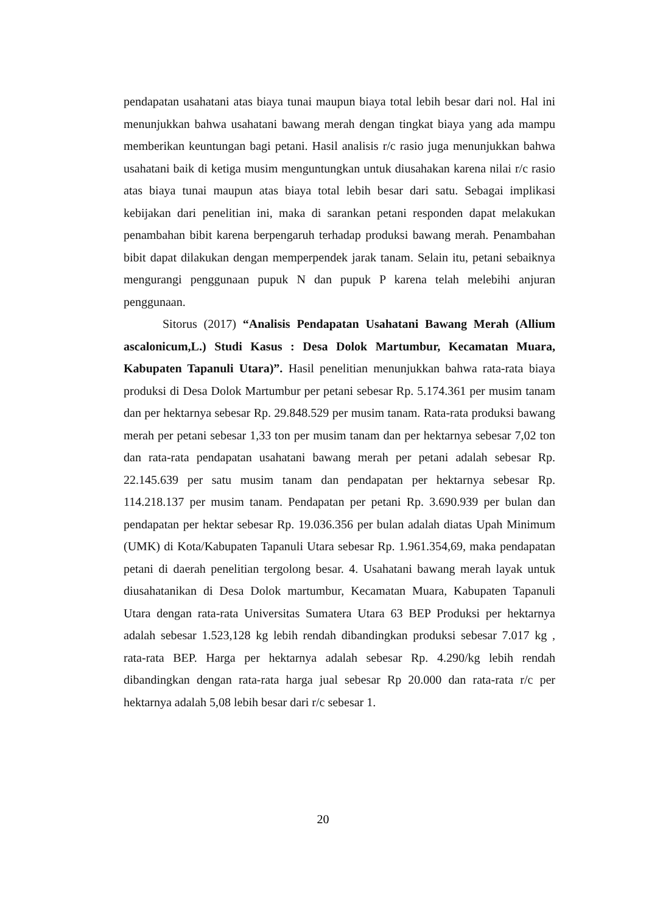pendapatan usahatani atas biaya tunai maupun biaya total lebih besar dari nol. Hal ini menunjukkan bahwa usahatani bawang merah dengan tingkat biaya yang ada mampu memberikan keuntungan bagi petani. Hasil analisis r/c rasio juga menunjukkan bahwa usahatani baik di ketiga musim menguntungkan untuk diusahakan karena nilai r/c rasio atas biaya tunai maupun atas biaya total lebih besar dari satu. Sebagai implikasi kebijakan dari penelitian ini, maka di sarankan petani responden dapat melakukan penambahan bibit karena berpengaruh terhadap produksi bawang merah. Penambahan bibit dapat dilakukan dengan memperpendek jarak tanam. Selain itu, petani sebaiknya mengurangi penggunaan pupuk N dan pupuk P karena telah melebihi anjuran penggunaan.
Sitorus (2017) “Analisis Pendapatan Usahatani Bawang Merah (Allium ascalonicum,L.) Studi Kasus : Desa Dolok Martumbur, Kecamatan Muara, Kabupaten Tapanuli Utara)”. Hasil penelitian menunjukkan bahwa rata-rata biaya produksi di Desa Dolok Martumbur per petani sebesar Rp. 5.174.361 per musim tanam dan per hektarnya sebesar Rp. 29.848.529 per musim tanam. Rata-rata produksi bawang merah per petani sebesar 1,33 ton per musim tanam dan per hektarnya sebesar 7,02 ton dan rata-rata pendapatan usahatani bawang merah per petani adalah sebesar Rp. 22.145.639 per satu musim tanam dan pendapatan per hektarnya sebesar Rp. 114.218.137 per musim tanam. Pendapatan per petani Rp. 3.690.939 per bulan dan pendapatan per hektar sebesar Rp. 19.036.356 per bulan adalah diatas Upah Minimum (UMK) di Kota/Kabupaten Tapanuli Utara sebesar Rp. 1.961.354,69, maka pendapatan petani di daerah penelitian tergolong besar. 4. Usahatani bawang merah layak untuk diusahatanikan di Desa Dolok martumbur, Kecamatan Muara, Kabupaten Tapanuli Utara dengan rata-rata Universitas Sumatera Utara 63 BEP Produksi per hektarnya adalah sebesar 1.523,128 kg lebih rendah dibandingkan produksi sebesar 7.017 kg , rata-rata BEP. Harga per hektarnya adalah sebesar Rp. 4.290/kg lebih rendah dibandingkan dengan rata-rata harga jual sebesar Rp 20.000 dan rata-rata r/c per hektarnya adalah 5,08 lebih besar dari r/c sebesar 1.
20